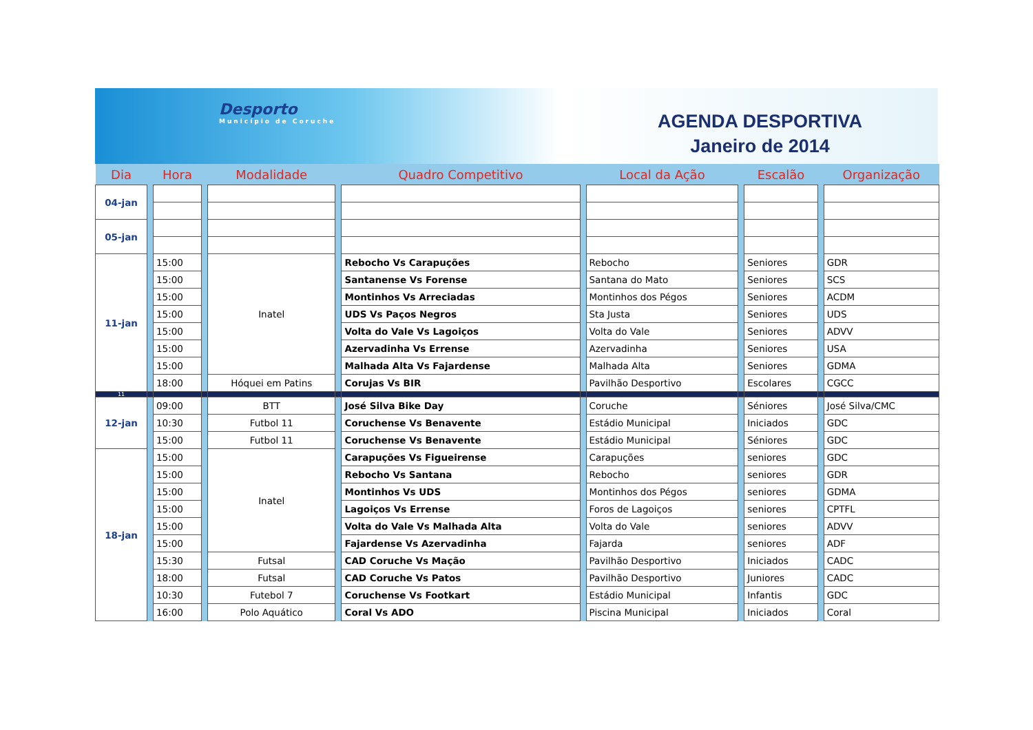Desporto
Município de Coruche
AGENDA DESPORTIVA
Janeiro de 2014
| Dia | | Hora | | Modalidade | | Quadro Competitivo | | Local da Ação | | Escalão | | Organização |
| --- | --- | --- | --- | --- | --- | --- | --- | --- | --- | --- | --- | --- |
| 04-jan | | | | | | | | | | | | |
| 05-jan | | | | | | | | | | | | |
| 11-jan | | 15:00 | | Inatel | | Rebocho Vs Carapuções | | Rebocho | | Seniores | | GDR |
| | | 15:00 | | | | Santanense Vs Forense | | Santana do Mato | | Seniores | | SCS |
| | | 15:00 | | | | Montinhos Vs Arreciadas | | Montinhos dos Pégos | | Seniores | | ACDM |
| | | 15:00 | | | | UDS Vs Paços Negros | | Sta Justa | | Seniores | | UDS |
| | | 15:00 | | | | Volta do Vale Vs Lagoiços | | Volta do Vale | | Seniores | | ADVV |
| | | 15:00 | | | | Azervadinha Vs Errense | | Azervadinha | | Seniores | | USA |
| | | 15:00 | | | | Malhada Alta Vs Fajardense | | Malhada Alta | | Seniores | | GDMA |
| | | 18:00 | | Hóquei em Patins | | Corujas Vs BIR | | Pavilhão Desportivo | | Escolares | | CGCC |
| 11 | | | | | | | | | | | | |
| 12-jan | | 09:00 | | BTT | | José Silva Bike Day | | Coruche | | Séniores | | José Silva/CMC |
| | | 10:30 | | Futbol 11 | | Coruchense Vs Benavente | | Estádio Municipal | | Iniciados | | GDC |
| | | 15:00 | | Futbol 11 | | Coruchense Vs Benavente | | Estádio Municipal | | Séniores | | GDC |
| 18-jan | | 15:00 | | Inatel | | Carapuções Vs Figueirense | | Carapuções | | seniores | | GDC |
| | | 15:00 | | | | Rebocho Vs Santana | | Rebocho | | seniores | | GDR |
| | | 15:00 | | | | Montinhos Vs UDS | | Montinhos dos Pégos | | seniores | | GDMA |
| | | 15:00 | | | | Lagoiços Vs Errense | | Foros de Lagoiços | | seniores | | CPTFL |
| | | 15:00 | | | | Volta do Vale Vs Malhada Alta | | Volta do Vale | | seniores | | ADVV |
| | | 15:00 | | | | Fajardense Vs Azervadinha | | Fajarda | | seniores | | ADF |
| | | 15:30 | | Futsal | | CAD Coruche Vs Mação | | Pavilhão Desportivo | | Iniciados | | CADC |
| | | 18:00 | | Futsal | | CAD Coruche Vs Patos | | Pavilhão Desportivo | | Juniores | | CADC |
| | | 10:30 | | Futebol 7 | | Coruchense Vs Footkart | | Estádio Municipal | | Infantis | | GDC |
| | | 16:00 | | Polo Aquático | | Coral Vs ADO | | Piscina Municipal | | Iniciados | | Coral |